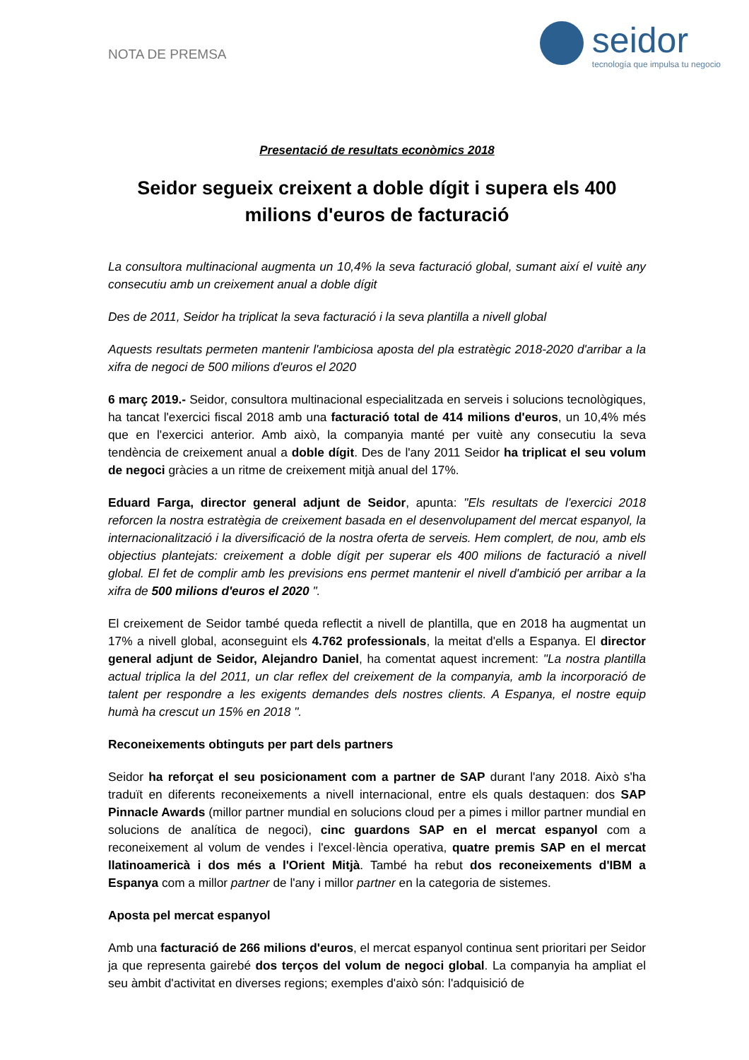NOTA DE PREMSA
seidor
tecnología que impulsa tu negocio
Presentació de resultats econòmics 2018
Seidor segueix creixent a doble dígit i supera els 400 milions d'euros de facturació
La consultora multinacional augmenta un 10,4% la seva facturació global, sumant així el vuitè any consecutiu amb un creixement anual a doble dígit
Des de 2011, Seidor ha triplicat la seva facturació i la seva plantilla a nivell global
Aquests resultats permeten mantenir l'ambiciosa aposta del pla estratègic 2018-2020 d'arribar a la xifra de negoci de 500 milions d'euros el 2020
6 març 2019.- Seidor, consultora multinacional especialitzada en serveis i solucions tecnològiques, ha tancat l'exercici fiscal 2018 amb una facturació total de 414 milions d'euros, un 10,4% més que en l'exercici anterior. Amb això, la companyia manté per vuitè any consecutiu la seva tendència de creixement anual a doble dígit. Des de l'any 2011 Seidor ha triplicat el seu volum de negoci gràcies a un ritme de creixement mitjà anual del 17%.
Eduard Farga, director general adjunt de Seidor, apunta: "Els resultats de l'exercici 2018 reforcen la nostra estratègia de creixement basada en el desenvolupament del mercat espanyol, la internacionalització i la diversificació de la nostra oferta de serveis. Hem complert, de nou, amb els objectius plantejats: creixement a doble dígit per superar els 400 milions de facturació a nivell global. El fet de complir amb les previsions ens permet mantenir el nivell d'ambició per arribar a la xifra de 500 milions d'euros el 2020 ".
El creixement de Seidor també queda reflectit a nivell de plantilla, que en 2018 ha augmentat un 17% a nivell global, aconseguint els 4.762 professionals, la meitat d'ells a Espanya. El director general adjunt de Seidor, Alejandro Daniel, ha comentat aquest increment: "La nostra plantilla actual triplica la del 2011, un clar reflex del creixement de la companyia, amb la incorporació de talent per respondre a les exigents demandes dels nostres clients. A Espanya, el nostre equip humà ha crescut un 15% en 2018 ".
Reconeixements obtinguts per part dels partners
Seidor ha reforçat el seu posicionament com a partner de SAP durant l'any 2018. Això s'ha traduït en diferents reconeixements a nivell internacional, entre els quals destaquen: dos SAP Pinnacle Awards (millor partner mundial en solucions cloud per a pimes i millor partner mundial en solucions de analítica de negoci), cinc guardons SAP en el mercat espanyol com a reconeixement al volum de vendes i l'excel·lència operativa, quatre premis SAP en el mercat llatinoamericà i dos més a l'Orient Mitjà. També ha rebut dos reconeixements d'IBM a Espanya com a millor partner de l'any i millor partner en la categoria de sistemes.
Aposta pel mercat espanyol
Amb una facturació de 266 milions d'euros, el mercat espanyol continua sent prioritari per Seidor ja que representa gairebé dos terços del volum de negoci global. La companyia ha ampliat el seu àmbit d'activitat en diverses regions; exemples d'això són: l'adquisició de